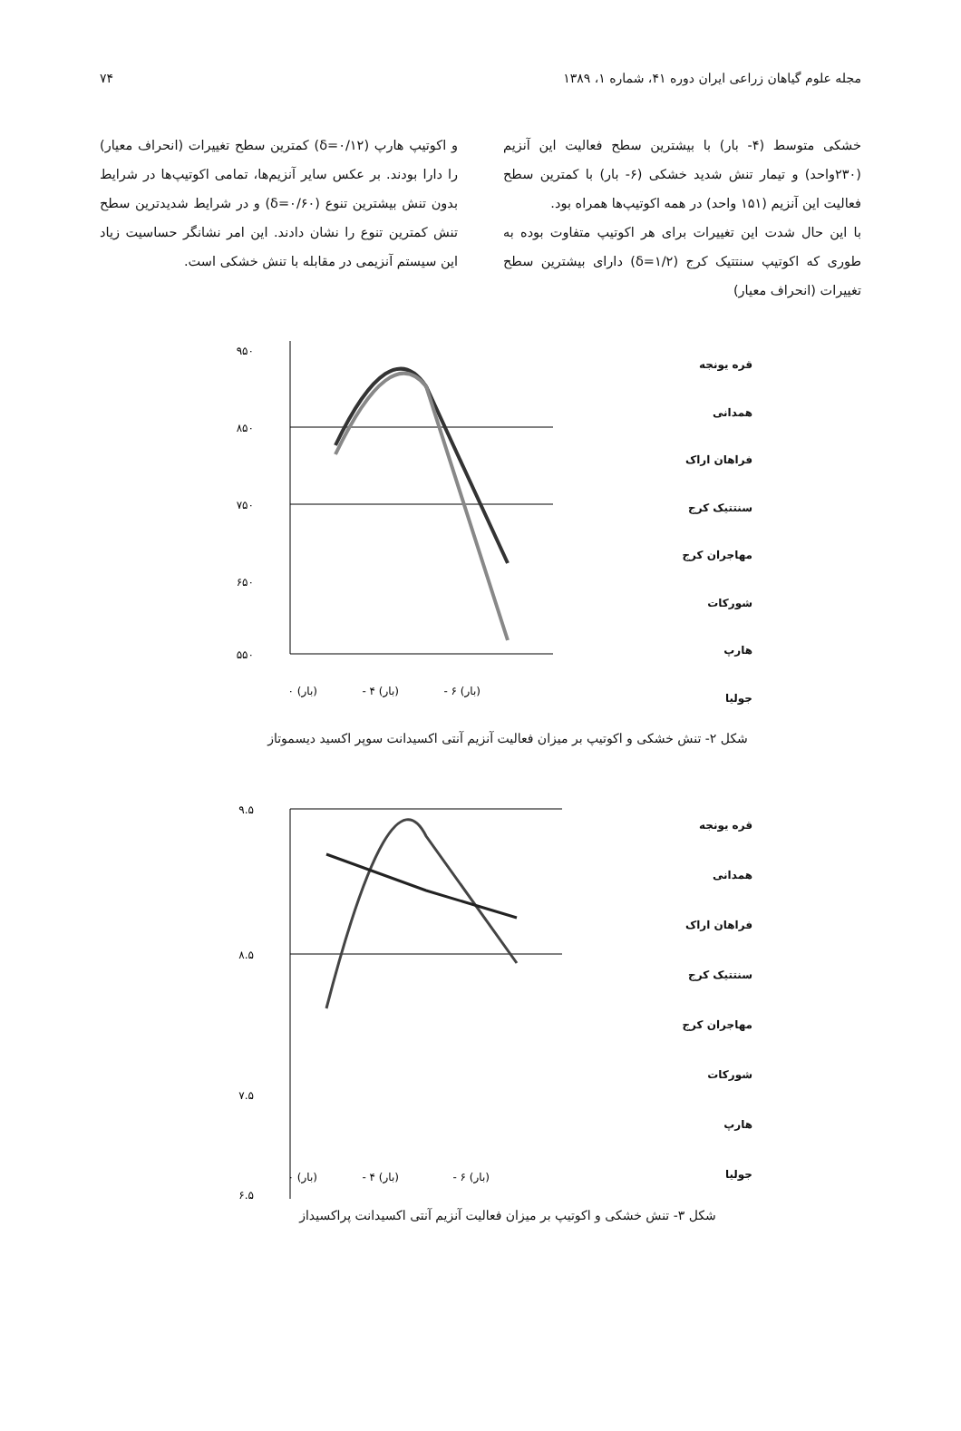مجله علوم گیاهان زراعی ایران دوره ۴۱، شماره ۱، ۱۳۸۹ ۷۴
خشکی متوسط (۴- بار) با بیشترین سطح فعالیت این آنزیم (۲۳۰واحد) و تیمار تنش شدید خشکی (۶- بار) با کمترین سطح فعالیت این آنزیم (۱۵۱ واحد) در همه اکوتیپ‌ها همراه بود.
با این حال شدت این تغییرات برای هر اکوتیپ متفاوت بوده به طوری که اکوتیپ سنتتیک کرج (δ=۱/۲) دارای بیشترین سطح تغییرات (انحراف معیار)
و اکوتیپ هارپ (δ=۰/۱۲) کمترین سطح تغییرات (انحراف معیار) را دارا بودند. بر عکس سایر آنزیم‌ها، تمامی اکوتیپ‌ها در شرایط بدون تنش بیشترین تنوع (δ=۰/۶۰) و در شرایط شدیدترین سطح تنش کمترین تنوع را نشان دادند. این امر نشانگر حساسیت زیاد این سیستم آنزیمی در مقابله با تنش خشکی است.
قره یونجه
همدانی
فراهان اراک
سنتتیک کرج
مهاجران کرج
شورکات
هارپ
جولیا
۹۵۰
۸۵۰
۷۵۰
۶۵۰
۵۵۰
(بار) ۰
(بار) ۴ -
(بار) ۶ -
شکل ۲- تنش خشکی و اکوتیپ بر میزان فعالیت آنزیم آنتی اکسیدانت سوپر اکسید دیسموتاز
قره یونجه
همدانی
فراهان اراک
سنتتیک کرج
مهاجران کرج
شورکات
هارپ
جولیا
۹.۵
۸.۵
۷.۵
۶.۵
(بار) ۰
(بار) ۴ -
(بار) ۶ -
شکل ۳- تنش خشکی و اکوتیپ بر میزان فعالیت آنزیم آنتی اکسیدانت پراکسیداز